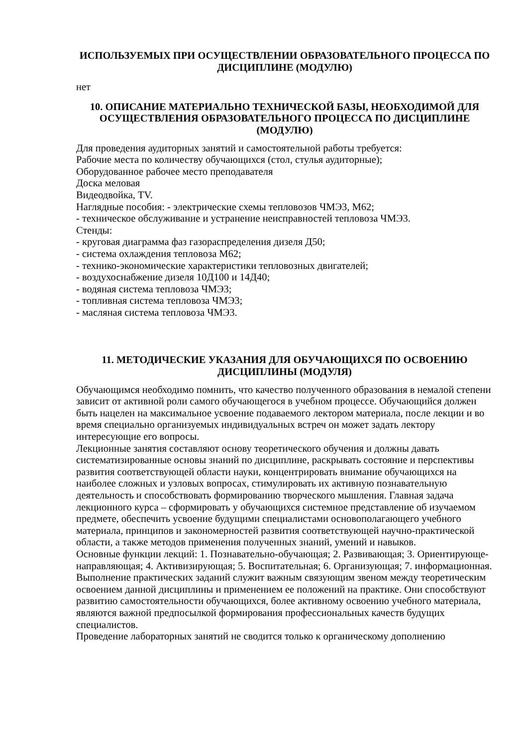ИСПОЛЬЗУЕМЫХ ПРИ ОСУЩЕСТВЛЕНИИ ОБРАЗОВАТЕЛЬНОГО ПРОЦЕССА ПО ДИСЦИПЛИНЕ (МОДУЛЮ)
нет
10. ОПИСАНИЕ МАТЕРИАЛЬНО ТЕХНИЧЕСКОЙ БАЗЫ, НЕОБХОДИМОЙ ДЛЯ ОСУЩЕСТВЛЕНИЯ ОБРАЗОВАТЕЛЬНОГО ПРОЦЕССА ПО ДИСЦИПЛИНЕ (МОДУЛЮ)
Для проведения аудиторных занятий и самостоятельной работы требуется:
Рабочие места по количеству обучающихся (стол, стулья аудиторные);
Оборудованное рабочее место преподавателя
Доска меловая
Видеодвойка, TV.
Наглядные пособия: - электрические схемы тепловозов ЧМЭ3, М62;
- техническое обслуживание и устранение неисправностей тепловоза ЧМЭ3.
Стенды:
- круговая диаграмма фаз газораспределения дизеля Д50;
- система охлаждения тепловоза М62;
- технико-экономические характеристики тепловозных двигателей;
- воздухоснабжение дизеля 10Д100 и 14Д40;
- водяная система тепловоза ЧМЭ3;
- топливная система тепловоза ЧМЭ3;
- масляная система тепловоза ЧМЭ3.
11. МЕТОДИЧЕСКИЕ УКАЗАНИЯ ДЛЯ ОБУЧАЮЩИХСЯ ПО ОСВОЕНИЮ ДИСЦИПЛИНЫ (МОДУЛЯ)
Обучающимся необходимо помнить, что качество полученного образования в немалой степени зависит от активной роли самого обучающегося в учебном процессе. Обучающийся должен быть нацелен на максимальное усвоение подаваемого лектором материала, после лекции и во время специально организуемых индивидуальных встреч он может задать лектору интересующие его вопросы.
Лекционные занятия составляют основу теоретического обучения и должны давать систематизированные основы знаний по дисциплине, раскрывать состояние и перспективы развития соответствующей области науки, концентрировать внимание обучающихся на наиболее сложных и узловых вопросах, стимулировать их активную познавательную деятельность и способствовать формированию творческого мышления. Главная задача лекционного курса – сформировать у обучающихся системное представление об изучаемом предмете, обеспечить усвоение будущими специалистами основополагающего учебного материала, принципов и закономерностей развития соответствующей научно-практической области, а также методов применения полученных знаний, умений и навыков.
Основные функции лекций: 1. Познавательно-обучающая; 2. Развивающая; 3. Ориентирующе-направляющая; 4. Активизирующая; 5. Воспитательная; 6. Организующая; 7. информационная.
Выполнение практических заданий служит важным связующим звеном между теоретическим освоением данной дисциплины и применением ее положений на практике. Они способствуют развитию самостоятельности обучающихся, более активному освоению учебного материала, являются важной предпосылкой формирования профессиональных качеств будущих специалистов.
Проведение лабораторных занятий не сводится только к органическому дополнению